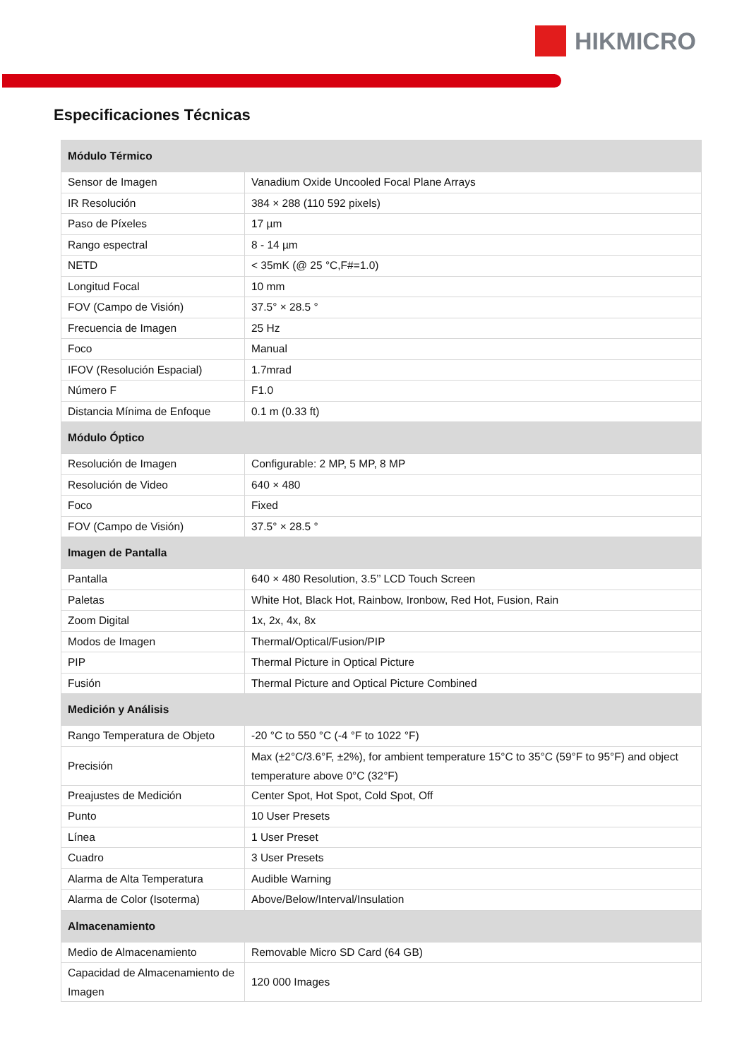HIKMICRO
Especificaciones Técnicas
| Módulo Térmico | |
| --- | --- |
| Sensor de Imagen | Vanadium Oxide Uncooled Focal Plane Arrays |
| IR Resolución | 384 × 288 (110 592 pixels) |
| Paso de Píxeles | 17 µm |
| Rango espectral | 8 - 14 µm |
| NETD | < 35mK (@ 25 °C,F#=1.0) |
| Longitud Focal | 10 mm |
| FOV (Campo de Visión) | 37.5° × 28.5 ° |
| Frecuencia de Imagen | 25 Hz |
| Foco | Manual |
| IFOV (Resolución Espacial) | 1.7mrad |
| Número F | F1.0 |
| Distancia Mínima de Enfoque | 0.1 m (0.33 ft) |
| Módulo Óptico | |
| Resolución de Imagen | Configurable: 2 MP, 5 MP, 8 MP |
| Resolución de Video | 640 × 480 |
| Foco | Fixed |
| FOV (Campo de Visión) | 37.5° × 28.5 ° |
| Imagen de Pantalla | |
| Pantalla | 640 × 480 Resolution, 3.5’’ LCD Touch Screen |
| Paletas | White Hot, Black Hot, Rainbow, Ironbow, Red Hot, Fusion, Rain |
| Zoom Digital | 1x, 2x, 4x, 8x |
| Modos de Imagen | Thermal/Optical/Fusion/PIP |
| PIP | Thermal Picture in Optical Picture |
| Fusión | Thermal Picture and Optical Picture Combined |
| Medición y Análisis | |
| Rango Temperatura de Objeto | -20 °C to 550 °C (-4 °F to 1022 °F) |
| Precisión | Max (±2°C/3.6°F, ±2%), for ambient temperature 15°C to 35°C (59°F to 95°F) and object temperature above 0°C (32°F) |
| Preajustes de Medición | Center Spot, Hot Spot, Cold Spot, Off |
| Punto | 10 User Presets |
| Línea | 1 User Preset |
| Cuadro | 3 User Presets |
| Alarma de Alta Temperatura | Audible Warning |
| Alarma de Color (Isoterma) | Above/Below/Interval/Insulation |
| Almacenamiento | |
| Medio de Almacenamiento | Removable Micro SD Card (64 GB) |
| Capacidad de Almacenamiento de Imagen | 120 000 Images |